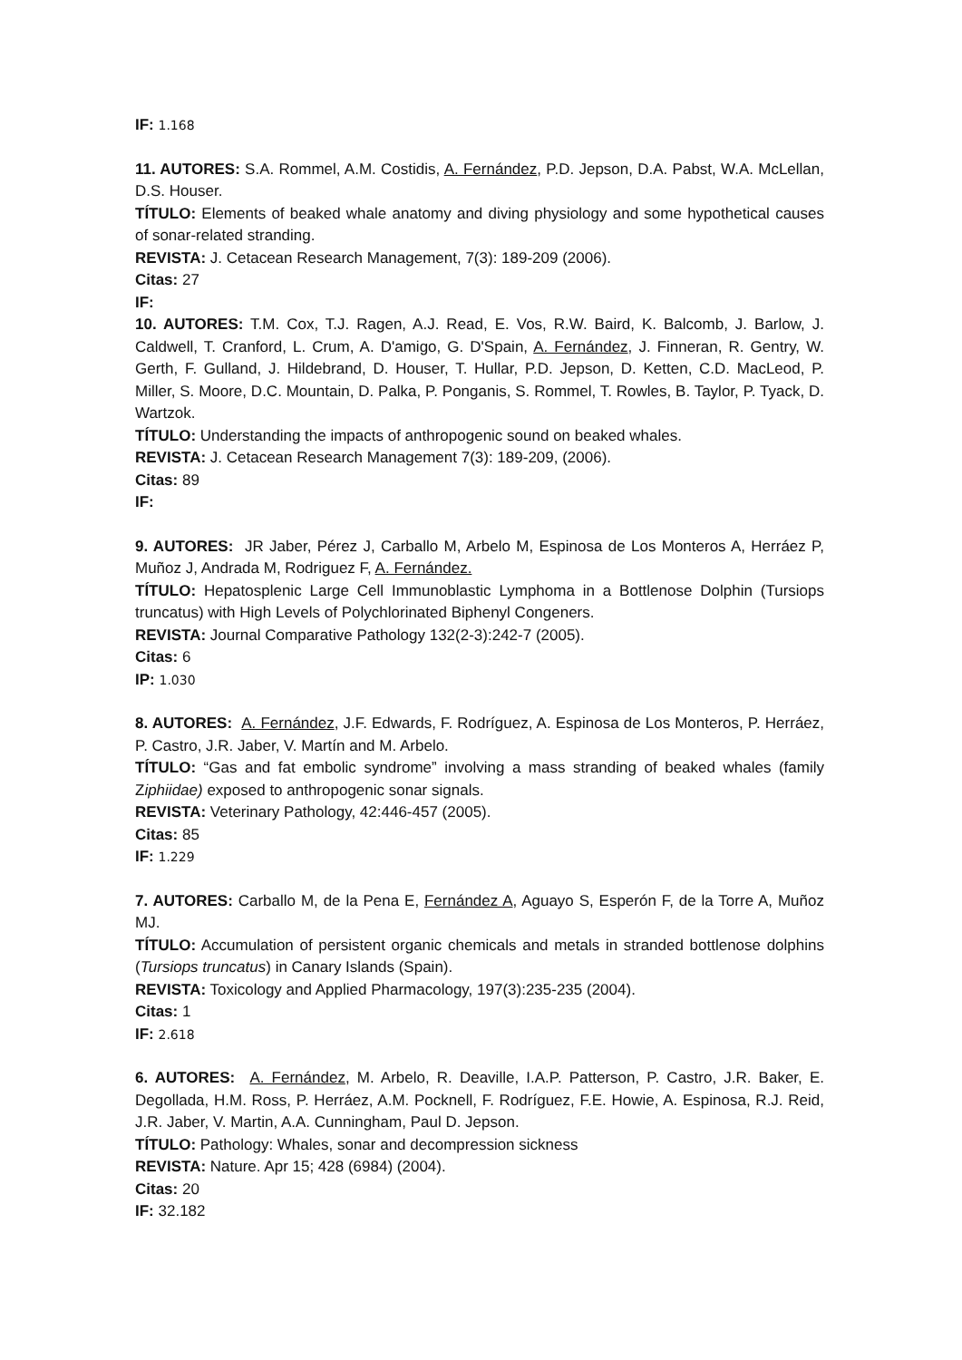IF: 1.168
11. AUTORES: S.A. Rommel, A.M. Costidis, A. Fernández, P.D. Jepson, D.A. Pabst, W.A. McLellan, D.S. Houser.
TÍTULO: Elements of beaked whale anatomy and diving physiology and some hypothetical causes of sonar-related stranding.
REVISTA: J. Cetacean Research Management, 7(3): 189-209 (2006).
Citas: 27
IF:
10. AUTORES: T.M. Cox, T.J. Ragen, A.J. Read, E. Vos, R.W. Baird, K. Balcomb, J. Barlow, J. Caldwell, T. Cranford, L. Crum, A. D'amigo, G. D'Spain, A. Fernández, J. Finneran, R. Gentry, W. Gerth, F. Gulland, J. Hildebrand, D. Houser, T. Hullar, P.D. Jepson, D. Ketten, C.D. MacLeod, P. Miller, S. Moore, D.C. Mountain, D. Palka, P. Ponganis, S. Rommel, T. Rowles, B. Taylor, P. Tyack, D. Wartzok.
TÍTULO: Understanding the impacts of anthropogenic sound on beaked whales.
REVISTA: J. Cetacean Research Management 7(3): 189-209, (2006).
Citas: 89
IF:
9. AUTORES: JR Jaber, Pérez J, Carballo M, Arbelo M, Espinosa de Los Monteros A, Herráez P, Muñoz J, Andrada M, Rodriguez F, A. Fernández.
TÍTULO: Hepatosplenic Large Cell Immunoblastic Lymphoma in a Bottlenose Dolphin (Tursiops truncatus) with High Levels of Polychlorinated Biphenyl Congeners.
REVISTA: Journal Comparative Pathology 132(2-3):242-7 (2005).
Citas: 6
IP: 1.030
8. AUTORES: A. Fernández, J.F. Edwards, F. Rodríguez, A. Espinosa de Los Monteros, P. Herráez, P. Castro, J.R. Jaber, V. Martín and M. Arbelo.
TÍTULO: “Gas and fat embolic syndrome” involving a mass stranding of beaked whales (family Ziphiidae) exposed to anthropogenic sonar signals.
REVISTA: Veterinary Pathology, 42:446-457 (2005).
Citas: 85
IF: 1.229
7. AUTORES: Carballo M, de la Pena E, Fernández A, Aguayo S, Esperón F, de la Torre A, Muñoz MJ.
TÍTULO: Accumulation of persistent organic chemicals and metals in stranded bottlenose dolphins (Tursiops truncatus) in Canary Islands (Spain).
REVISTA: Toxicology and Applied Pharmacology, 197(3):235-235 (2004).
Citas: 1
IF: 2.618
6. AUTORES: A. Fernández, M. Arbelo, R. Deaville, I.A.P. Patterson, P. Castro, J.R. Baker, E. Degollada, H.M. Ross, P. Herráez, A.M. Pocknell, F. Rodríguez, F.E. Howie, A. Espinosa, R.J. Reid, J.R. Jaber, V. Martin, A.A. Cunningham, Paul D. Jepson.
TÍTULO: Pathology: Whales, sonar and decompression sickness
REVISTA: Nature. Apr 15; 428 (6984) (2004).
Citas: 20
IF: 32.182